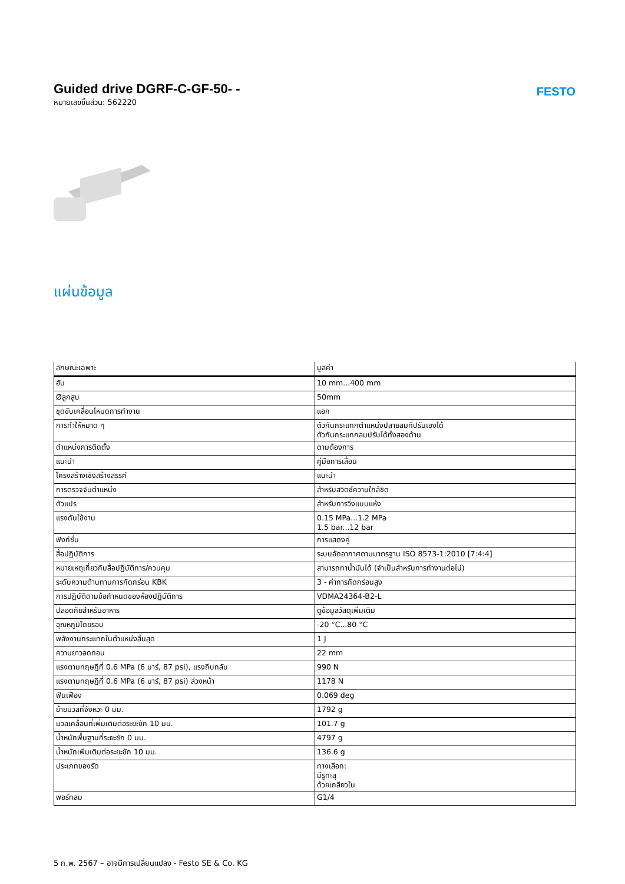Guided drive DGRF-C-GF-50- -
หมายเลขชิ้นส่วน: 562220
FESTO
แผ่นข้อมูล
| ลักษณะเฉพาะ | มูลค่า |
| --- | --- |
| ฮับ | 10 mm...400 mm |
| Øลูกสูบ | 50mm |
| ชุดขับเคลื่อนโหมดการทำงาน | แอก |
| การทำให้หมาด ๆ | ตัวกันกระแทกตำแหน่งปลายลมที่ปรับเองได้ ตัวกันกระแทกลมปรับได้ทั้งสองด้าน |
| ตำแหน่งการติดตั้ง | ตามต้องการ |
| แนะนำ | คู่มือการเลื่อน |
| โครงสร้างเชิงสร้างสรรค์ | แนะนำ |
| การตรวจจับตำแหน่ง | สำหรับสวิตช์ความใกล้ชิด |
| ตัวแปร | สำหรับการวิ่งแบบแห้ง |
| แรงดันใช้งาน | 0.15 MPa...1.2 MPa 1.5 bar...12 bar |
| ฟังก์ชั่น | การแสดงคู่ |
| สื่อปฏิบัติการ | ระบบอัดอากาศตามมาตรฐาน ISO 8573-1:2010 [7:4:4] |
| หมายเหตุเกี่ยวกับสื่อปฏิบัติการ/ควบคุม | สามารถทาน้ำมันได้ (จำเป็นสำหรับการทำงานต่อไป) |
| ระดับความต้านทานการกัดกร่อน KBK | 3 - ค่าการกัดกร่อนสูง |
| การปฏิบัติตามข้อกำหนดของห้องปฏิบัติการ | VDMA24364-B2-L |
| ปลอดภัยสำหรับอาหาร | ดูข้อมูลวัสดุเพิ่มเติม |
| อุณหภูมิโดยรอบ | -20 °C...80 °C |
| พลังงานกระแทกในตำแหน่งสิ้นสุด | 1 J |
| ความยาวลดทอน | 22 mm |
| แรงตามทฤษฎีที่ 0.6 MPa (6 บาร์, 87 psi), แรงถีบกลับ | 990 N |
| แรงตามทฤษฎีที่ 0.6 MPa (6 บาร์, 87 psi) ล่วงหน้า | 1178 N |
| ฟันเฟือง | 0.069 deg |
| ย้ายมวลที่จังหวะ 0 มม. | 1792 g |
| มวลเคลื่อนที่เพิ่มเติมต่อระยะชัก 10 มม. | 101.7 g |
| น้ำหนักพื้นฐานที่ระยะชัก 0 มม. | 4797 g |
| น้ำหนักเพิ่มเติมต่อระยะชัก 10 มม. | 136.6 g |
| ประเภทของรัด | ทางเลือก: มีรูทะลุ ด้วยเกลียวใน |
| พอร์ทลม | G1/4 |
5 ก.พ. 2567 – อาจมีการเปลี่ยนแปลง - Festo SE & Co. KG